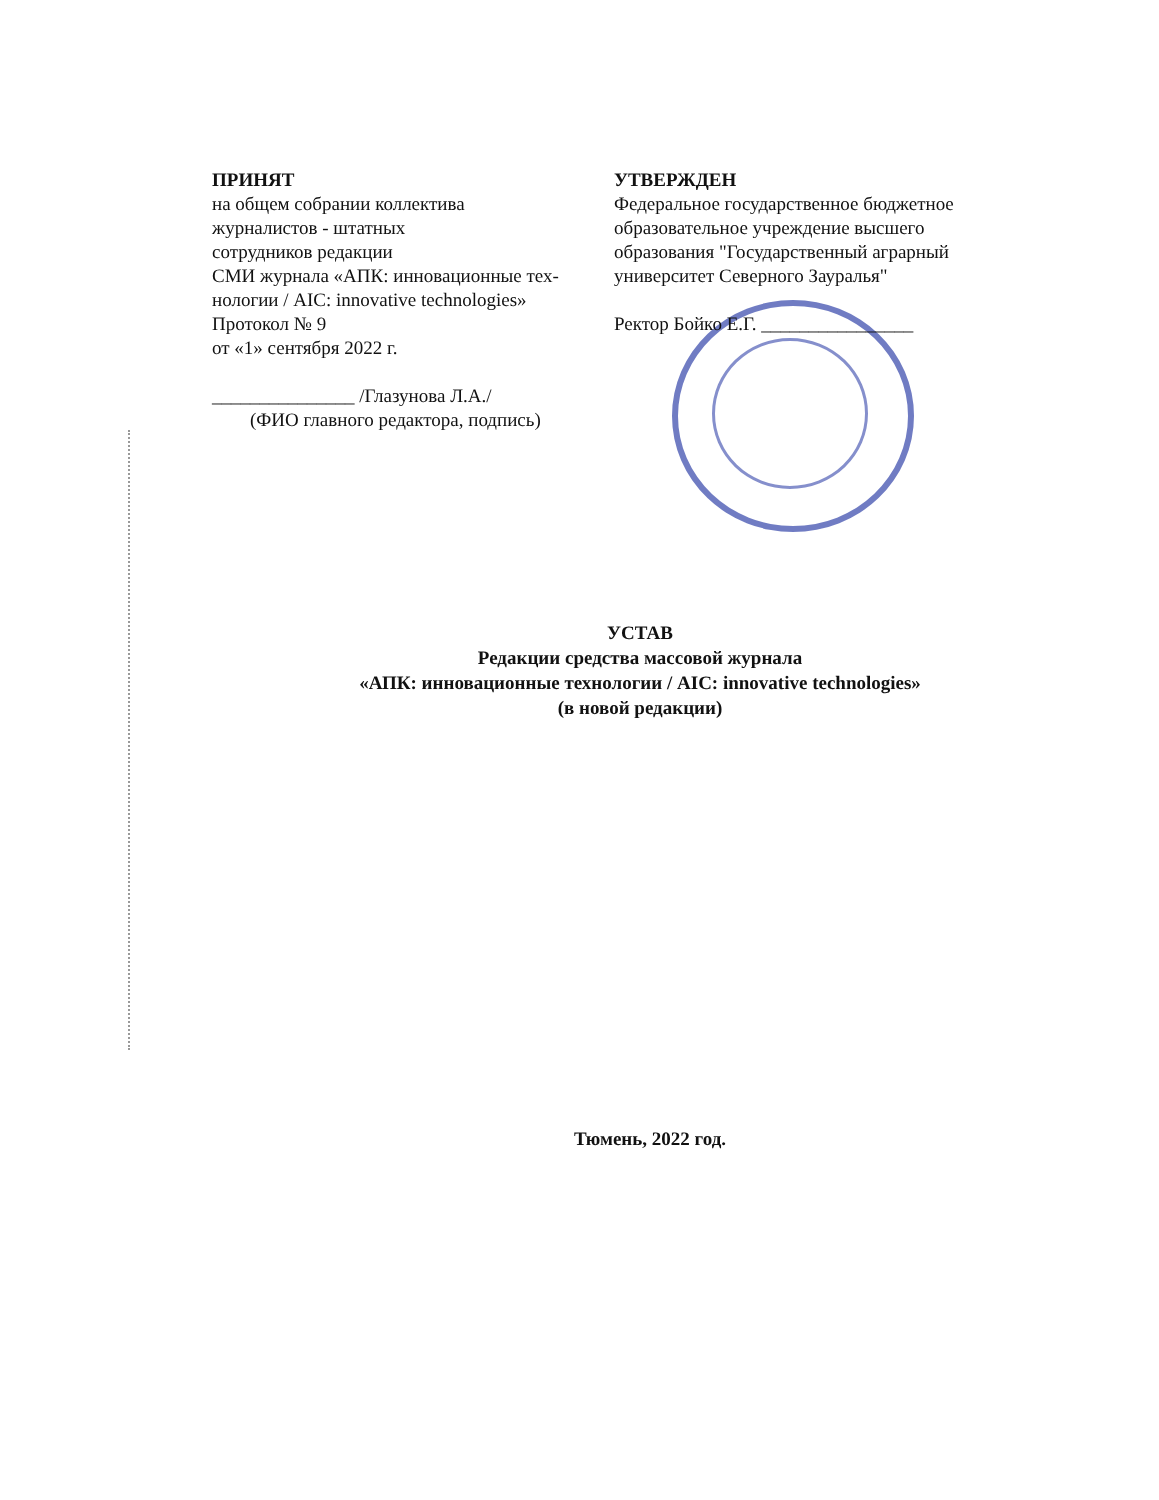ПРИНЯТ
на общем собрании коллектива
журналистов - штатных
сотрудников редакции
СМИ журнала «АПК: инновационные тех-
нологии / AIC: innovative technologies»
Протокол № 9
от «1» сентября 2022 г.
_______________ /Глазунова Л.А./
(ФИО главного редактора, подпись)
УТВЕРЖДЕН
Федеральное государственное бюджетное
образовательное учреждение высшего
образования "Государственный аграрный
университет Северного Зауралья"
Ректор Бойко Е.Г. ________________
УСТАВ
Редакции средства массовой журнала
«АПК: инновационные технологии / AIC: innovative technologies»
(в новой редакции)
Тюмень, 2022 год.